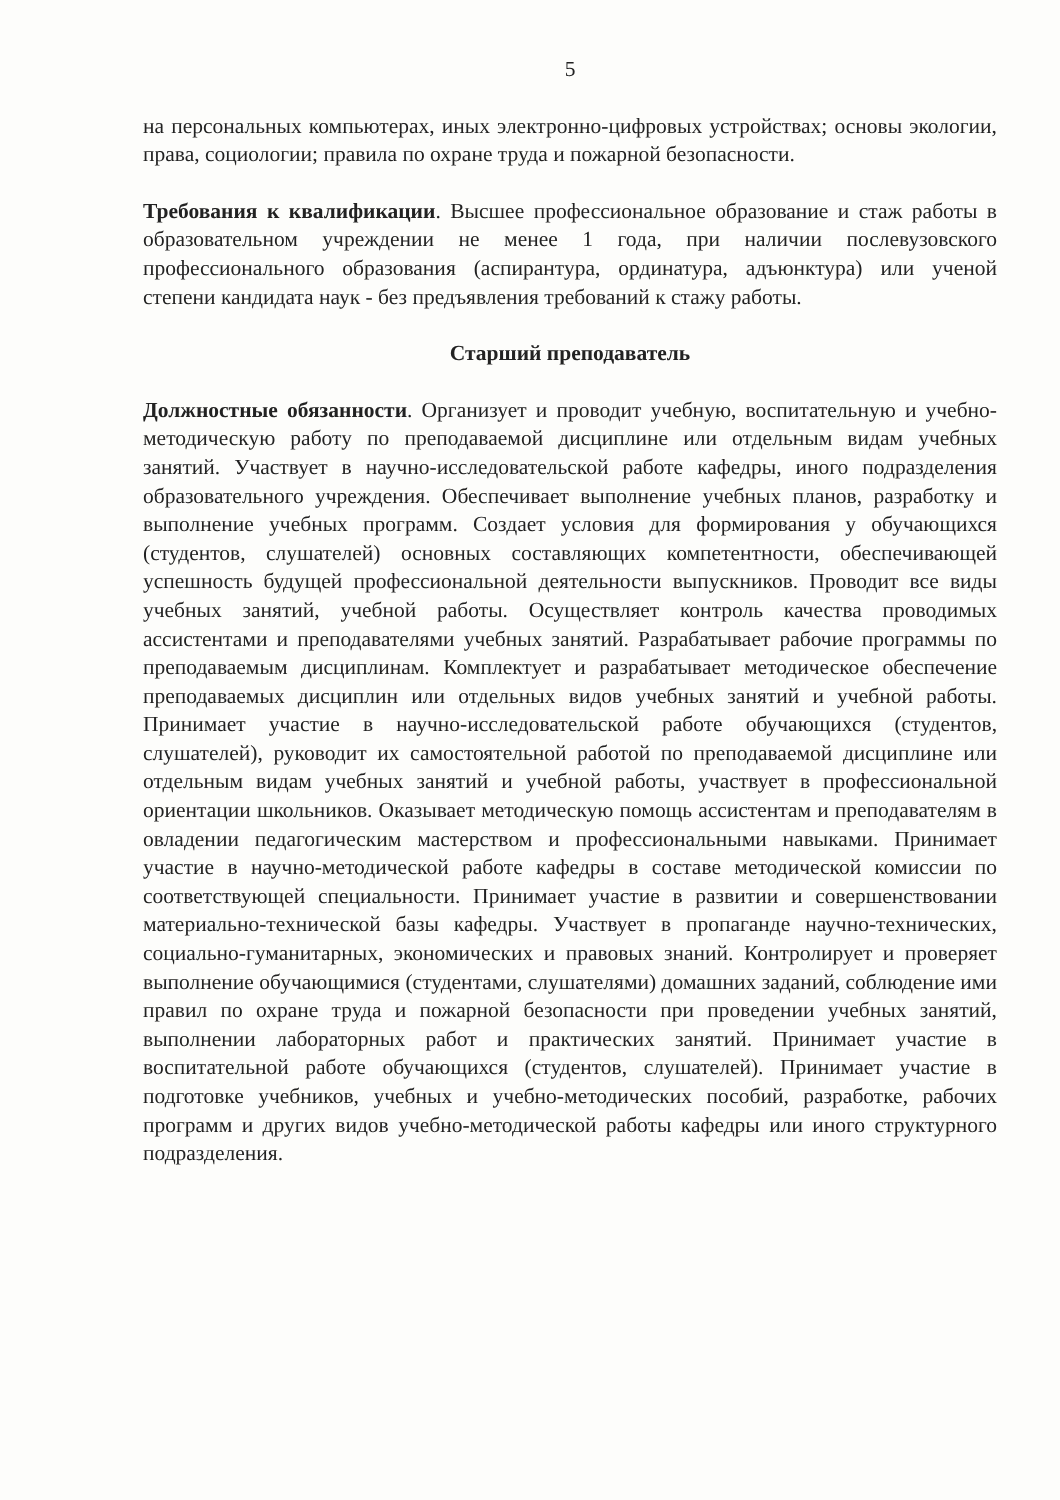5
на персональных компьютерах, иных электронно-цифровых устройствах; основы экологии, права, социологии; правила по охране труда и пожарной безопасности.
Требования к квалификации. Высшее профессиональное образование и стаж работы в образовательном учреждении не менее 1 года, при наличии послевузовского профессионального образования (аспирантура, ординатура, адъюнктура) или ученой степени кандидата наук - без предъявления требований к стажу работы.
Старший преподаватель
Должностные обязанности. Организует и проводит учебную, воспитательную и учебно-методическую работу по преподаваемой дисциплине или отдельным видам учебных занятий. Участвует в научно-исследовательской работе кафедры, иного подразделения образовательного учреждения. Обеспечивает выполнение учебных планов, разработку и выполнение учебных программ. Создает условия для формирования у обучающихся (студентов, слушателей) основных составляющих компетентности, обеспечивающей успешность будущей профессиональной деятельности выпускников. Проводит все виды учебных занятий, учебной работы. Осуществляет контроль качества проводимых ассистентами и преподавателями учебных занятий. Разрабатывает рабочие программы по преподаваемым дисциплинам. Комплектует и разрабатывает методическое обеспечение преподаваемых дисциплин или отдельных видов учебных занятий и учебной работы. Принимает участие в научно-исследовательской работе обучающихся (студентов, слушателей), руководит их самостоятельной работой по преподаваемой дисциплине или отдельным видам учебных занятий и учебной работы, участвует в профессиональной ориентации школьников. Оказывает методическую помощь ассистентам и преподавателям в овладении педагогическим мастерством и профессиональными навыками. Принимает участие в научно-методической работе кафедры в составе методической комиссии по соответствующей специальности. Принимает участие в развитии и совершенствовании материально-технической базы кафедры. Участвует в пропаганде научно-технических, социально-гуманитарных, экономических и правовых знаний. Контролирует и проверяет выполнение обучающимися (студентами, слушателями) домашних заданий, соблюдение ими правил по охране труда и пожарной безопасности при проведении учебных занятий, выполнении лабораторных работ и практических занятий. Принимает участие в воспитательной работе обучающихся (студентов, слушателей). Принимает участие в подготовке учебников, учебных и учебно-методических пособий, разработке, рабочих программ и других видов учебно-методической работы кафедры или иного структурного подразделения.